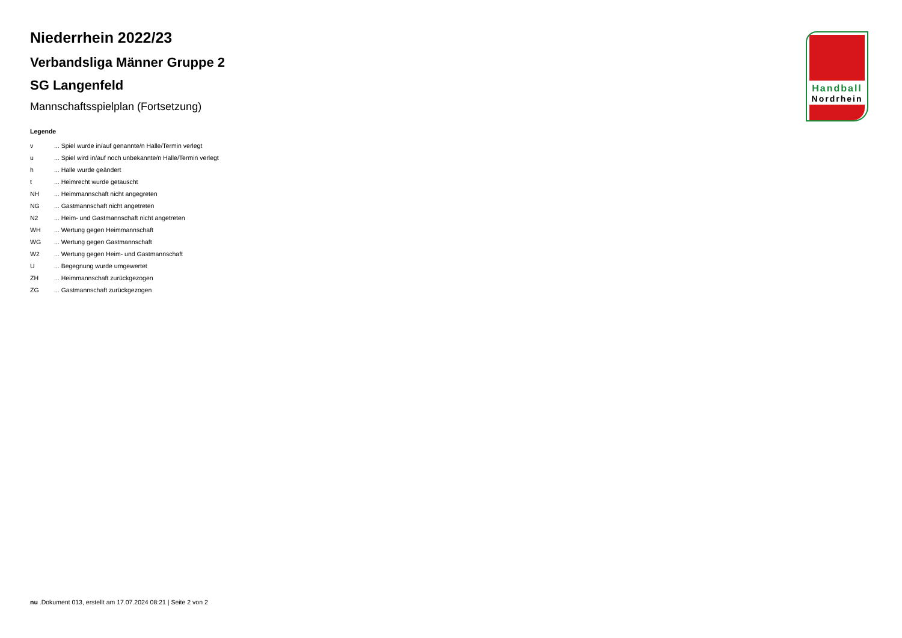Niederrhein 2022/23
Verbandsliga Männer Gruppe 2
SG Langenfeld
Mannschaftsspielplan (Fortsetzung)
Legende
| v | ... Spiel wurde in/auf genannte/n Halle/Termin verlegt |
| u | ... Spiel wird in/auf noch unbekannte/n Halle/Termin verlegt |
| h | ... Halle wurde geändert |
| t | ... Heimrecht wurde getauscht |
| NH | ... Heimmannschaft nicht angegreten |
| NG | ... Gastmannschaft nicht angetreten |
| N2 | ... Heim- und Gastmannschaft nicht angetreten |
| WH | ... Wertung gegen Heimmannschaft |
| WG | ... Wertung gegen Gastmannschaft |
| W2 | ... Wertung gegen Heim- und Gastmannschaft |
| U | ... Begegnung wurde umgewertet |
| ZH | ... Heimmannschaft zurückgezogen |
| ZG | ... Gastmannschaft zurückgezogen |
Handball
Nordrhein
nu .Dokument 013, erstellt am 17.07.2024 08:21 | Seite 2 von 2